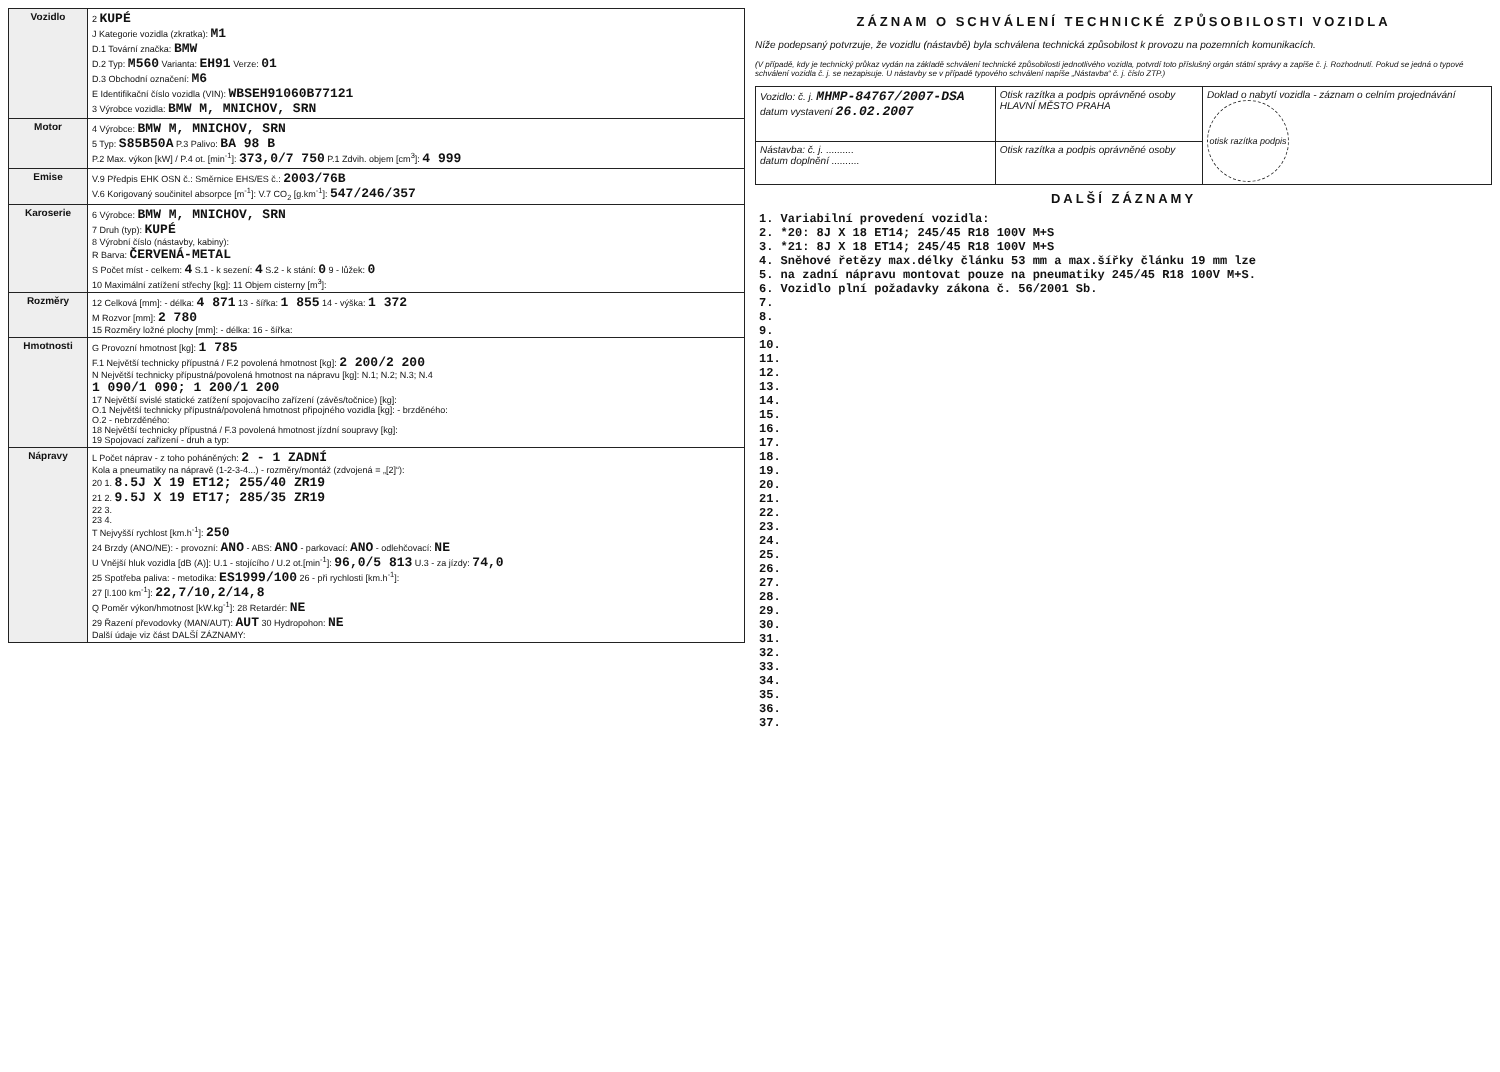| Vozidlo | 2 KUPÉ J Kategorie vozidla (zkratka): M1 D.1 Tovární značka: BMW D.2 Typ: M560 Varianta: EH91 Verze: 01 D.3 Obchodní označení: M6 E Identifikační číslo vozidla (VIN): WBSEH91060B77121 3 Výrobce vozidla: BMW M, MNICHOV, SRN |
| Motor | 4 Výrobce: BMW M, MNICHOV, SRN 5 Typ: S85B50A P.3 Palivo: BA 98 B P.2 Max. výkon [kW] / P.4 ot. [min<sup>-1</sup>]: 373,0/7 750 P.1 Zdvih. objem [cm<sup>3</sup>]: 4 999 |
| Emise | V.9 Předpis EHK OSN č.: Směrnice EHS/ES č.: 2003/76B V.6 Korigovaný součinitel absorpce [m<sup>-1</sup>]: V.7 CO<sub>2</sub> [g.km<sup>-1</sup>]: 547/246/357 |
| Karoserie | 6 Výrobce: BMW M, MNICHOV, SRN 7 Druh (typ): KUPÉ 8 Výrobní číslo (nástavby, kabiny): R Barva: ČERVENÁ-METAL S Počet míst - celkem: 4 S.1 - k sezení: 4 S.2 - k stání: 0 9 - lůžek: 0 10 Maximální zatížení střechy [kg]: 11 Objem cisterny [m<sup>3</sup>]: |
| Rozměry | 12 Celková [mm]: - délka: 4 871 13 - šířka: 1 855 14 - výška: 1 372 M Rozvor [mm]: 2 780 15 Rozměry ložné plochy [mm]: - délka: 16 - šířka: |
| Hmotnosti | G Provozní hmotnost [kg]: 1 785 F.1 Největší technicky přípustná / F.2 povolená hmotnost [kg]: 2 200/2 200 N Největší technicky přípustná/povolená hmotnost na nápravu [kg]: N.1; N.2; N.3; N.4 1 090/1 090; 1 200/1 200 17 Největší svislé statické zatížení spojovacího zařízení (závěs/točnice) [kg]: O.1 Největší technicky přípustná/povolená hmotnost připojného vozidla [kg]: - brzděného: O.2 - nebrzděného: 18 Největší technicky přípustná / F.3 povolená hmotnost jízdní soupravy [kg]: 19 Spojovací zařízení - druh a typ: |
| Nápravy | L Počet náprav - z toho poháněných: 2 - 1 ZADNÍ Kola a pneumatiky na nápravě (1-2-3-4...) - rozměry/montáž (zdvojená = „[2]“): 20 1. 8.5J X 19 ET12; 255/40 ZR19 21 2. 9.5J X 19 ET17; 285/35 ZR19 22 3. 23 4. T Nejvyšší rychlost [km.h<sup>-1</sup>]: 250 24 Brzdy (ANO/NE): - provozní: ANO - ABS: ANO - parkovací: ANO - odlehčovací: NE U Vnější hluk vozidla [dB (A)]: U.1 - stojícího / U.2 ot.[min<sup>-1</sup>]: 96,0/5 813 U.3 - za jízdy: 74,0 25 Spotřeba paliva: - metodika: ES1999/100 26 - při rychlosti [km.h<sup>-1</sup>]: 27 [l.100 km<sup>-1</sup>]: 22,7/10,2/14,8 Q Poměr výkon/hmotnost [kW.kg<sup>-1</sup>]: 28 Retardér: NE 29 Řazení převodovky (MAN/AUT): AUT 30 Hydropohon: NE Další údaje viz část DALŠÍ ZÁZNAMY: |
ZÁZNAM O SCHVÁLENÍ TECHNICKÉ ZPŮSOBILOSTI VOZIDLA
Níže podepsaný potvrzuje, že vozidlu (nástavbě) byla schválena technická způsobilost k provozu na pozemních komunikacích.
(V případě, kdy je technický průkaz vydán na základě schválení technické způsobilosti jednotlivého vozidla, potvrdí toto příslušný orgán státní správy a zapíše č. j. Rozhodnutí. Pokud se jedná o typové schválení vozidla č. j. se nezapisuje. U nástavby se v případě typového schválení napíše „Nástavba“ č. j. číslo ZTP.)
| Vozidlo: č. j. MHMP-84767/2007-DSA datum vystavení 26.02.2007 | Otisk razítka a podpis oprávněné osoby HLAVNÍ MĚSTO PRAHA | Doklad o nabytí vozidla - záznam o celním projednávání otisk razítka podpis |
| Nástavba: č. j. .......... datum doplnění .......... | Otisk razítka a podpis oprávněné osoby | |
DALŠÍ ZÁZNAMY
1. Variabilní provedení vozidla:
2. *20: 8J X 18 ET14; 245/45 R18 100V M+S
3. *21: 8J X 18 ET14; 245/45 R18 100V M+S
4. Sněhové řetězy max.délky článku 53 mm a max.šířky článku 19 mm lze
5. na zadní nápravu montovat pouze na pneumatiky 245/45 R18 100V M+S.
6. Vozidlo plní požadavky zákona č. 56/2001 Sb.
7.
8.
9.
10.
11.
12.
13.
14.
15.
16.
17.
18.
19.
20.
21.
22.
23.
24.
25.
26.
27.
28.
29.
30.
31.
32.
33.
34.
35.
36.
37.